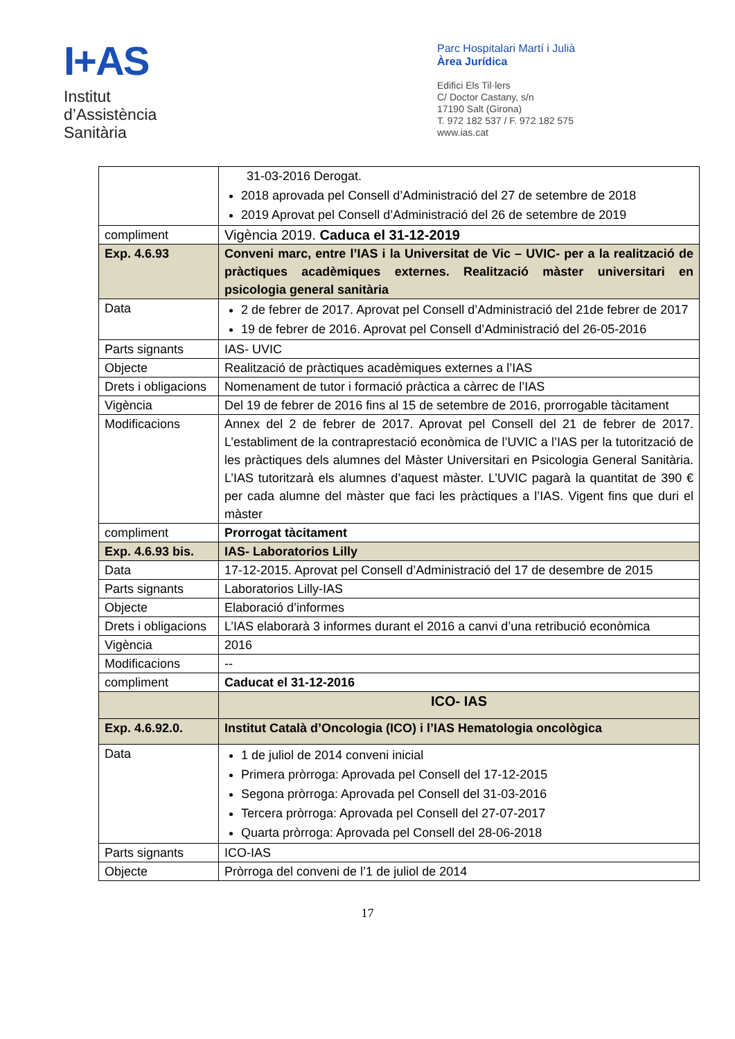I+AS
Institut
d’Assistència
Sanitària
Parc Hospitalari Martí i Julià
Àrea Jurídica
Edifici Els Til·lers
C/ Doctor Castany, s/n
17190 Salt (Girona)
T. 972 182 537 / F. 972 182 575
www.ias.cat
| | 31-03-2016 Derogat. 2018 aprovada pel Consell d’Administració del 27 de setembre de 2018 2019 Aprovat pel Consell d’Administració del 26 de setembre de 2019 |
| compliment | Vigència 2019. Caduca el 31-12-2019 |
| Exp. 4.6.93 | Conveni marc, entre l’IAS i la Universitat de Vic – UVIC- per a la realització de pràctiques acadèmiques externes. Realització màster universitari en psicologia general sanitària |
| Data | 2 de febrer de 2017. Aprovat pel Consell d’Administració del 21de febrer de 2017 19 de febrer de 2016. Aprovat pel Consell d’Administració del 26-05-2016 |
| Parts signants | IAS- UVIC |
| Objecte | Realització de pràctiques acadèmiques externes a l’IAS |
| Drets i obligacions | Nomenament de tutor i formació pràctica a càrrec de l’IAS |
| Vigència | Del 19 de febrer de 2016 fins al 15 de setembre de 2016, prorrogable tàcitament |
| Modificacions | Annex del 2 de febrer de 2017. Aprovat pel Consell del 21 de febrer de 2017. L’establiment de la contraprestació econòmica de l’UVIC a l’IAS per la tutorització de les pràctiques dels alumnes del Màster Universitari en Psicologia General Sanitària. L’IAS tutoritzarà els alumnes d’aquest màster. L’UVIC pagarà la quantitat de 390 € per cada alumne del màster que faci les pràctiques a l’IAS. Vigent fins que duri el màster |
| compliment | Prorrogat tàcitament |
| Exp. 4.6.93 bis. | IAS- Laboratorios Lilly |
| Data | 17-12-2015. Aprovat pel Consell d’Administració del 17 de desembre de 2015 |
| Parts signants | Laboratorios Lilly-IAS |
| Objecte | Elaboració d’informes |
| Drets i obligacions | L’IAS elaborarà 3 informes durant el 2016 a canvi d’una retribució econòmica |
| Vigència | 2016 |
| Modificacions | -- |
| compliment | Caducat el 31-12-2016 |
| | ICO- IAS |
| Exp. 4.6.92.0. | Institut Català d’Oncologia (ICO) i l’IAS Hematologia oncològica |
| Data | 1 de juliol de 2014 conveni inicial Primera pròrroga: Aprovada pel Consell del 17-12-2015 Segona pròrroga: Aprovada pel Consell del 31-03-2016 Tercera pròrroga: Aprovada pel Consell del 27-07-2017 Quarta pròrroga: Aprovada pel Consell del 28-06-2018 |
| Parts signants | ICO-IAS |
| Objecte | Pròrroga del conveni de l’1 de juliol de 2014 |
17